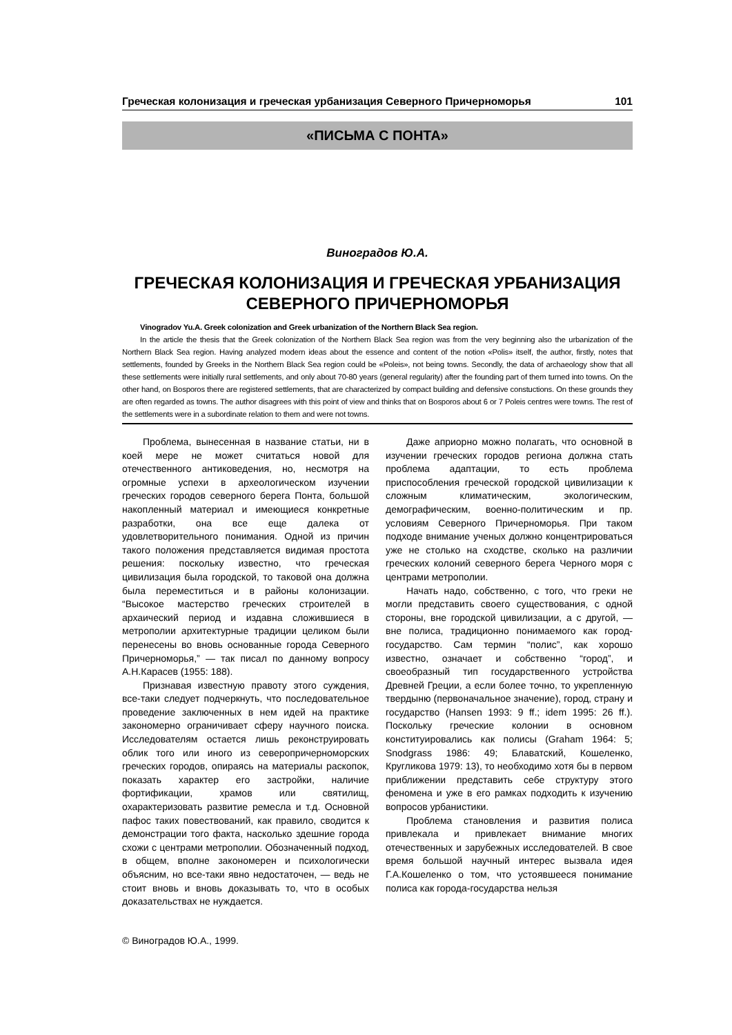Греческая колонизация и греческая урбанизация Северного Причерноморья 101
«ПИСЬМА С ПОНТА»
Виноградов Ю.А.
ГРЕЧЕСКАЯ КОЛОНИЗАЦИЯ И ГРЕЧЕСКАЯ УРБАНИЗАЦИЯ СЕВЕРНОГО ПРИЧЕРНОМОРЬЯ
Vinogradov Yu.A. Greek colonization and Greek urbanization of the Northern Black Sea region.
In the article the thesis that the Greek colonization of the Northern Black Sea region was from the very beginning also the urbanization of the Northern Black Sea region. Having analyzed modern ideas about the essence and content of the notion «Polis» itself, the author, firstly, notes that settlements, founded by Greeks in the Northern Black Sea region could be «Poleis», not being towns. Secondly, the data of archaeology show that all these settlements were initially rural settlements, and only about 70-80 years (general regularity) after the founding part of them turned into towns. On the other hand, on Bosporos there are registered settlements, that are characterized by compact building and defensive constuctions. On these grounds they are often regarded as towns. The author disagrees with this point of view and thinks that on Bosporos about 6 or 7 Poleis centres were towns. The rest of the settlements were in a subordinate relation to them and were not towns.
Проблема, вынесенная в название статьи, ни в коей мере не может считаться новой для отечественного антиковедения, но, несмотря на огромные успехи в археологическом изучении греческих городов северного берега Понта, большой накопленный материал и имеющиеся конкретные разработки, она все еще далека от удовлетворительного понимания. Одной из причин такого положения представляется видимая простота решения: поскольку известно, что греческая цивилизация была городской, то таковой она должна была переместиться и в районы колонизации. “Высокое мастерство греческих строителей в архаический период и издавна сложившиеся в метрополии архитектурные традиции целиком были перенесены во вновь основанные города Северного Причерноморья,” — так писал по данному вопросу А.Н.Карасев (1955: 188).
Признавая известную правоту этого суждения, все-таки следует подчеркнуть, что последовательное проведение заключенных в нем идей на практике закономерно ограничивает сферу научного поиска. Исследователям остается лишь реконструировать облик того или иного из северопричерноморских греческих городов, опираясь на материалы раскопок, показать характер его застройки, наличие фортификации, храмов или святилищ, охарактеризовать развитие ремесла и т.д. Основной пафос таких повествований, как правило, сводится к демонстрации того факта, насколько здешние города схожи с центрами метрополии. Обозначенный подход, в общем, вполне закономерен и психологически объясним, но все-таки явно недостаточен, — ведь не стоит вновь и вновь доказывать то, что в особых доказательствах не нуждается.
Даже априорно можно полагать, что основной в изучении греческих городов региона должна стать проблема адаптации, то есть проблема приспособления греческой городской цивилизации к сложным климатическим, экологическим, демографическим, военно-политическим и пр. условиям Северного Причерноморья. При таком подходе внимание ученых должно концентрироваться уже не столько на сходстве, сколько на различии греческих колоний северного берега Черного моря с центрами метрополии.
Начать надо, собственно, с того, что греки не могли представить своего существования, с одной стороны, вне городской цивилизации, а с другой, — вне полиса, традиционно понимаемого как город-государство. Сам термин “полис”, как хорошо известно, означает и собственно “город”, и своеобразный тип государственного устройства Древней Греции, а если более точно, то укрепленную твердыню (первоначальное значение), город, страну и государство (Hansen 1993: 9 ff.; idem 1995: 26 ff.). Поскольку греческие колонии в основном конституировались как полисы (Graham 1964: 5; Snodgrass 1986: 49; Блаватский, Кошеленко, Кругликова 1979: 13), то необходимо хотя бы в первом приближении представить себе структуру этого феномена и уже в его рамках подходить к изучению вопросов урбанистики.
Проблема становления и развития полиса привлекала и привлекает внимание многих отечественных и зарубежных исследователей. В свое время большой научный интерес вызвала идея Г.А.Кошеленко о том, что устоявшееся понимание полиса как города-государства нельзя
© Виноградов Ю.А., 1999.